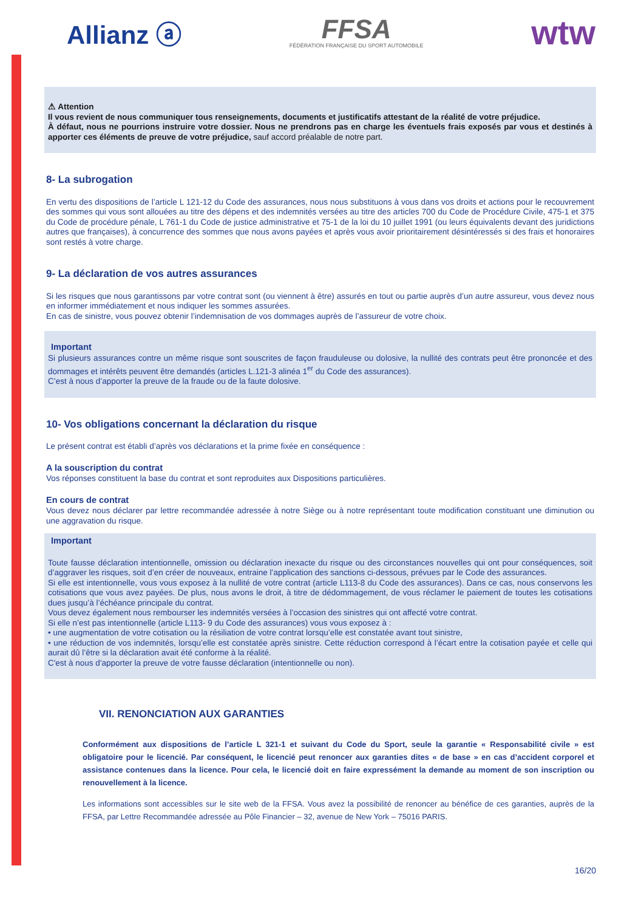Allianz ⓐ
FFSA
FÉDÉRATION FRANÇAISE DU SPORT AUTOMOBILE
wtw
⚠ Attention
Il vous revient de nous communiquer tous renseignements, documents et justificatifs attestant de la réalité de votre préjudice.
À défaut, nous ne pourrions instruire votre dossier. Nous ne prendrons pas en charge les éventuels frais exposés par vous et destinés à apporter ces éléments de preuve de votre préjudice, sauf accord préalable de notre part.
8- La subrogation
En vertu des dispositions de l’article L 121-12 du Code des assurances, nous nous substituons à vous dans vos droits et actions pour le recouvrement des sommes qui vous sont allouées au titre des dépens et des indemnités versées au titre des articles 700 du Code de Procédure Civile, 475-1 et 375 du Code de procédure pénale, L 761-1 du Code de justice administrative et 75-1 de la loi du 10 juillet 1991 (ou leurs équivalents devant des juridictions autres que françaises), à concurrence des sommes que nous avons payées et après vous avoir prioritairement désintéressés si des frais et honoraires sont restés à votre charge.
9- La déclaration de vos autres assurances
Si les risques que nous garantissons par votre contrat sont (ou viennent à être) assurés en tout ou partie auprès d’un autre assureur, vous devez nous en informer immédiatement et nous indiquer les sommes assurées.
En cas de sinistre, vous pouvez obtenir l’indemnisation de vos dommages auprès de l’assureur de votre choix.
Important
Si plusieurs assurances contre un même risque sont souscrites de façon frauduleuse ou dolosive, la nullité des contrats peut être prononcée et des dommages et intérêts peuvent être demandés (articles L.121-3 alinéa 1<sup>er</sup> du Code des assurances).
C’est à nous d’apporter la preuve de la fraude ou de la faute dolosive.
10- Vos obligations concernant la déclaration du risque
Le présent contrat est établi d’après vos déclarations et la prime fixée en conséquence :
A la souscription du contrat
Vos réponses constituent la base du contrat et sont reproduites aux Dispositions particulières.
En cours de contrat
Vous devez nous déclarer par lettre recommandée adressée à notre Siège ou à notre représentant toute modification constituant une diminution ou une aggravation du risque.
Important
Toute fausse déclaration intentionnelle, omission ou déclaration inexacte du risque ou des circonstances nouvelles qui ont pour conséquences, soit d’aggraver les risques, soit d’en créer de nouveaux, entraine l’application des sanctions ci-dessous, prévues par le Code des assurances.
Si elle est intentionnelle, vous vous exposez à la nullité de votre contrat (article L113-8 du Code des assurances). Dans ce cas, nous conservons les cotisations que vous avez payées. De plus, nous avons le droit, à titre de dédommagement, de vous réclamer le paiement de toutes les cotisations dues jusqu’à l’échéance principale du contrat.
Vous devez également nous rembourser les indemnités versées à l’occasion des sinistres qui ont affecté votre contrat.
Si elle n’est pas intentionnelle (article L113- 9 du Code des assurances) vous vous exposez à :
• une augmentation de votre cotisation ou la résiliation de votre contrat lorsqu’elle est constatée avant tout sinistre,
• une réduction de vos indemnités, lorsqu’elle est constatée après sinistre. Cette réduction correspond à l’écart entre la cotisation payée et celle qui aurait dû l’être si la déclaration avait été conforme à la réalité.
C'est à nous d'apporter la preuve de votre fausse déclaration (intentionnelle ou non).
VII. RENONCIATION AUX GARANTIES
Conformément aux dispositions de l’article L 321-1 et suivant du Code du Sport, seule la garantie « Responsabilité civile » est obligatoire pour le licencié. Par conséquent, le licencié peut renoncer aux garanties dites « de base » en cas d’accident corporel et assistance contenues dans la licence. Pour cela, le licencié doit en faire expressément la demande au moment de son inscription ou renouvellement à la licence.
Les informations sont accessibles sur le site web de la FFSA. Vous avez la possibilité de renoncer au bénéfice de ces garanties, auprès de la FFSA, par Lettre Recommandée adressée au Pôle Financier – 32, avenue de New York – 75016 PARIS.
16/20